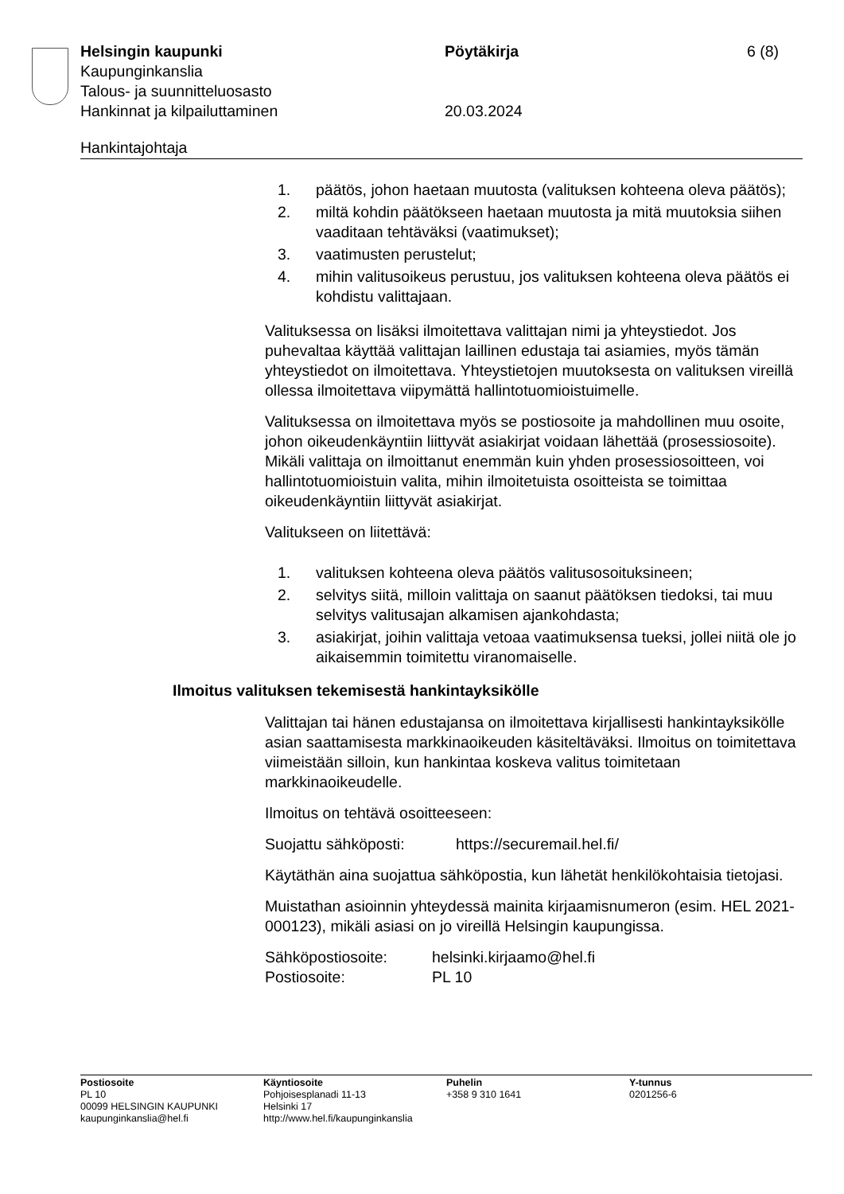Helsingin kaupunki Pöytäkirja 6 (8)
Kaupunginkanslia
Talous- ja suunnitteluosasto
Hankinnat ja kilpailuttaminen 20.03.2024
Hankintajohtaja
1. päätös, johon haetaan muutosta (valituksen kohteena oleva päätös);
2. miltä kohdin päätökseen haetaan muutosta ja mitä muutoksia siihen vaaditaan tehtäväksi (vaatimukset);
3. vaatimusten perustelut;
4. mihin valitusoikeus perustuu, jos valituksen kohteena oleva päätös ei kohdistu valittajaan.
Valituksessa on lisäksi ilmoitettava valittajan nimi ja yhteystiedot. Jos puhevaltaa käyttää valittajan laillinen edustaja tai asiamies, myös tämän yhteystiedot on ilmoitettava. Yhteystietojen muutoksesta on valituksen vireillä ollessa ilmoitettava viipymättä hallintotuomioistuimelle.
Valituksessa on ilmoitettava myös se postiosoite ja mahdollinen muu osoite, johon oikeudenkäyntiin liittyvät asiakirjat voidaan lähettää (prosessiosoite). Mikäli valittaja on ilmoittanut enemmän kuin yhden prosessiosoitteen, voi hallintotuomioistuin valita, mihin ilmoitetuista osoitteista se toimittaa oikeudenkäyntiin liittyvät asiakirjat.
Valitukseen on liitettävä:
1. valituksen kohteena oleva päätös valitusosoituksineen;
2. selvitys siitä, milloin valittaja on saanut päätöksen tiedoksi, tai muu selvitys valitusajan alkamisen ajankohdasta;
3. asiakirjat, joihin valittaja vetoaa vaatimuksensa tueksi, jollei niitä ole jo aikaisemmin toimitettu viranomaiselle.
Ilmoitus valituksen tekemisestä hankintayksikölle
Valittajan tai hänen edustajansa on ilmoitettava kirjallisesti hankintayksikölle asian saattamisesta markkinaoikeuden käsiteltäväksi. Ilmoitus on toimitettava viimeistään silloin, kun hankintaa koskeva valitus toimitetaan markkinaoikeudelle.
Ilmoitus on tehtävä osoitteeseen:
Suojattu sähköposti: https://securemail.hel.fi/
Käytäthän aina suojattua sähköpostia, kun lähetät henkilökohtaisia tietojasi.
Muistathan asioinnin yhteydessä mainita kirjaamisnumeron (esim. HEL 2021-000123), mikäli asiasi on jo vireillä Helsingin kaupungissa.
Sähköpostiosoite: helsinki.kirjaamo@hel.fi
Postiosoite: PL 10
Postiosoite
PL 10
00099 HELSINGIN KAUPUNKI
kaupunginkanslia@hel.fi
Käyntiosoite
Pohjoisesplanadi 11-13
Helsinki 17
http://www.hel.fi/kaupunginkanslia
Puhelin
+358 9 310 1641
Y-tunnus
0201256-6